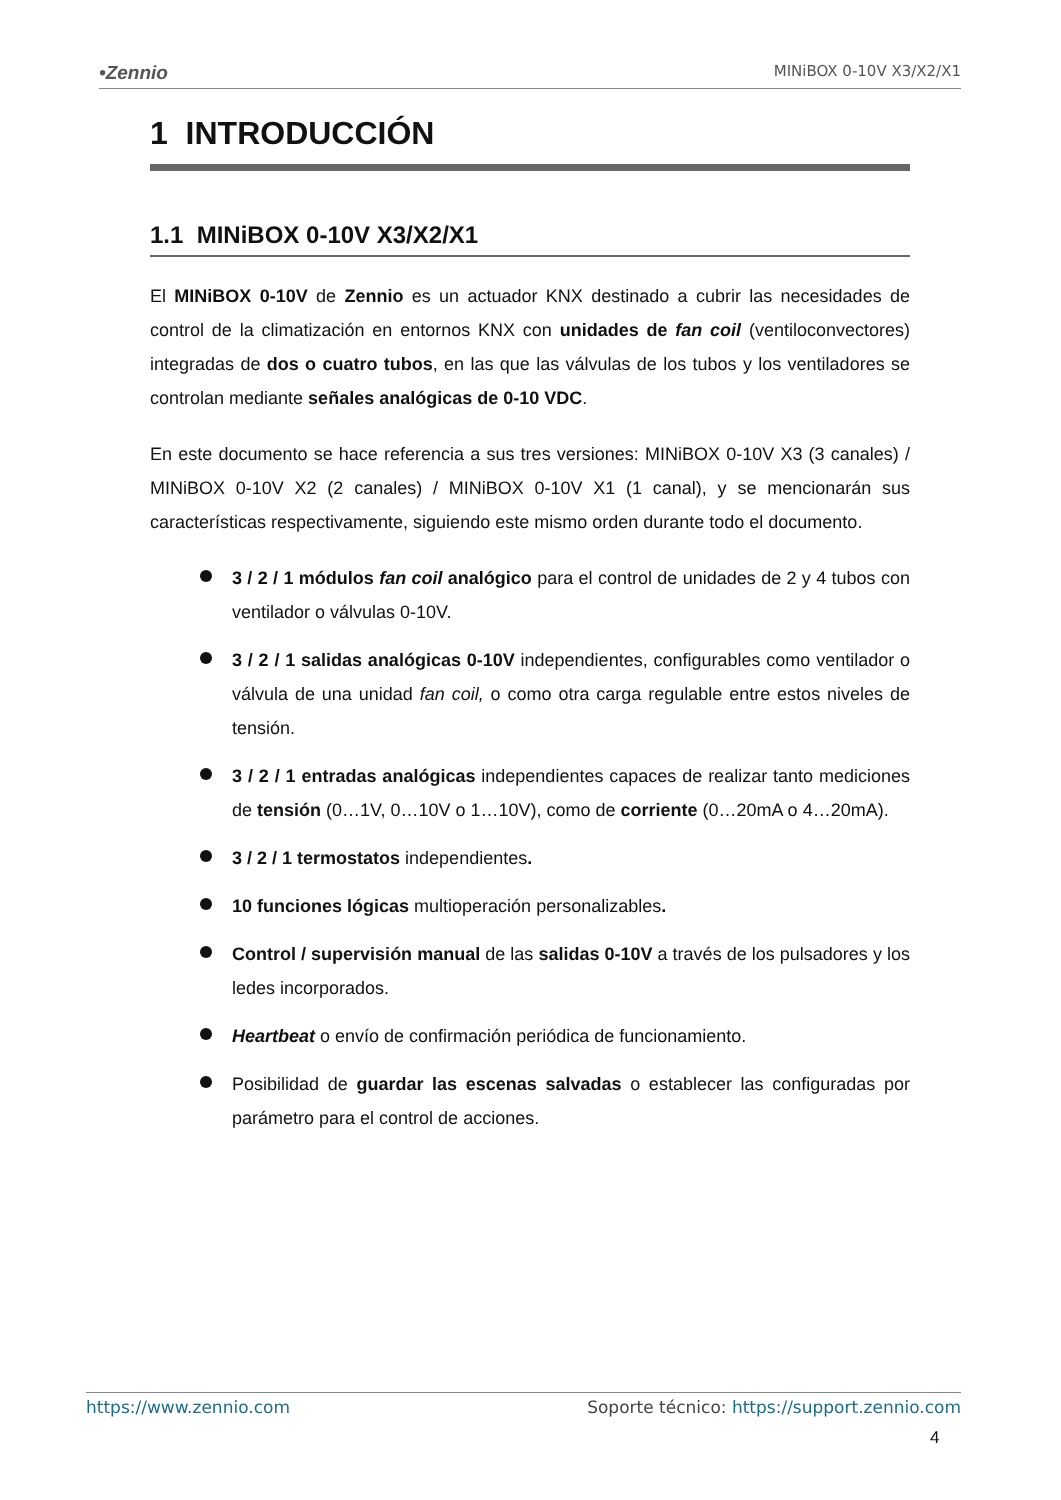•Zennio MINiBOX 0-10V X3/X2/X1
1 INTRODUCCIÓN
1.1 MINiBOX 0-10V X3/X2/X1
El MINiBOX 0-10V de Zennio es un actuador KNX destinado a cubrir las necesidades de control de la climatización en entornos KNX con unidades de fan coil (ventiloconvectores) integradas de dos o cuatro tubos, en las que las válvulas de los tubos y los ventiladores se controlan mediante señales analógicas de 0-10 VDC.
En este documento se hace referencia a sus tres versiones: MINiBOX 0-10V X3 (3 canales) / MINiBOX 0-10V X2 (2 canales) / MINiBOX 0-10V X1 (1 canal), y se mencionarán sus características respectivamente, siguiendo este mismo orden durante todo el documento.
3 / 2 / 1 módulos fan coil analógico para el control de unidades de 2 y 4 tubos con ventilador o válvulas 0-10V.
3 / 2 / 1 salidas analógicas 0-10V independientes, configurables como ventilador o válvula de una unidad fan coil, o como otra carga regulable entre estos niveles de tensión.
3 / 2 / 1 entradas analógicas independientes capaces de realizar tanto mediciones de tensión (0…1V, 0…10V o 1…10V), como de corriente (0…20mA o 4…20mA).
3 / 2 / 1 termostatos independientes.
10 funciones lógicas multioperación personalizables.
Control / supervisión manual de las salidas 0-10V a través de los pulsadores y los ledes incorporados.
Heartbeat o envío de confirmación periódica de funcionamiento.
Posibilidad de guardar las escenas salvadas o establecer las configuradas por parámetro para el control de acciones.
https://www.zennio.com Soporte técnico: https://support.zennio.com
4